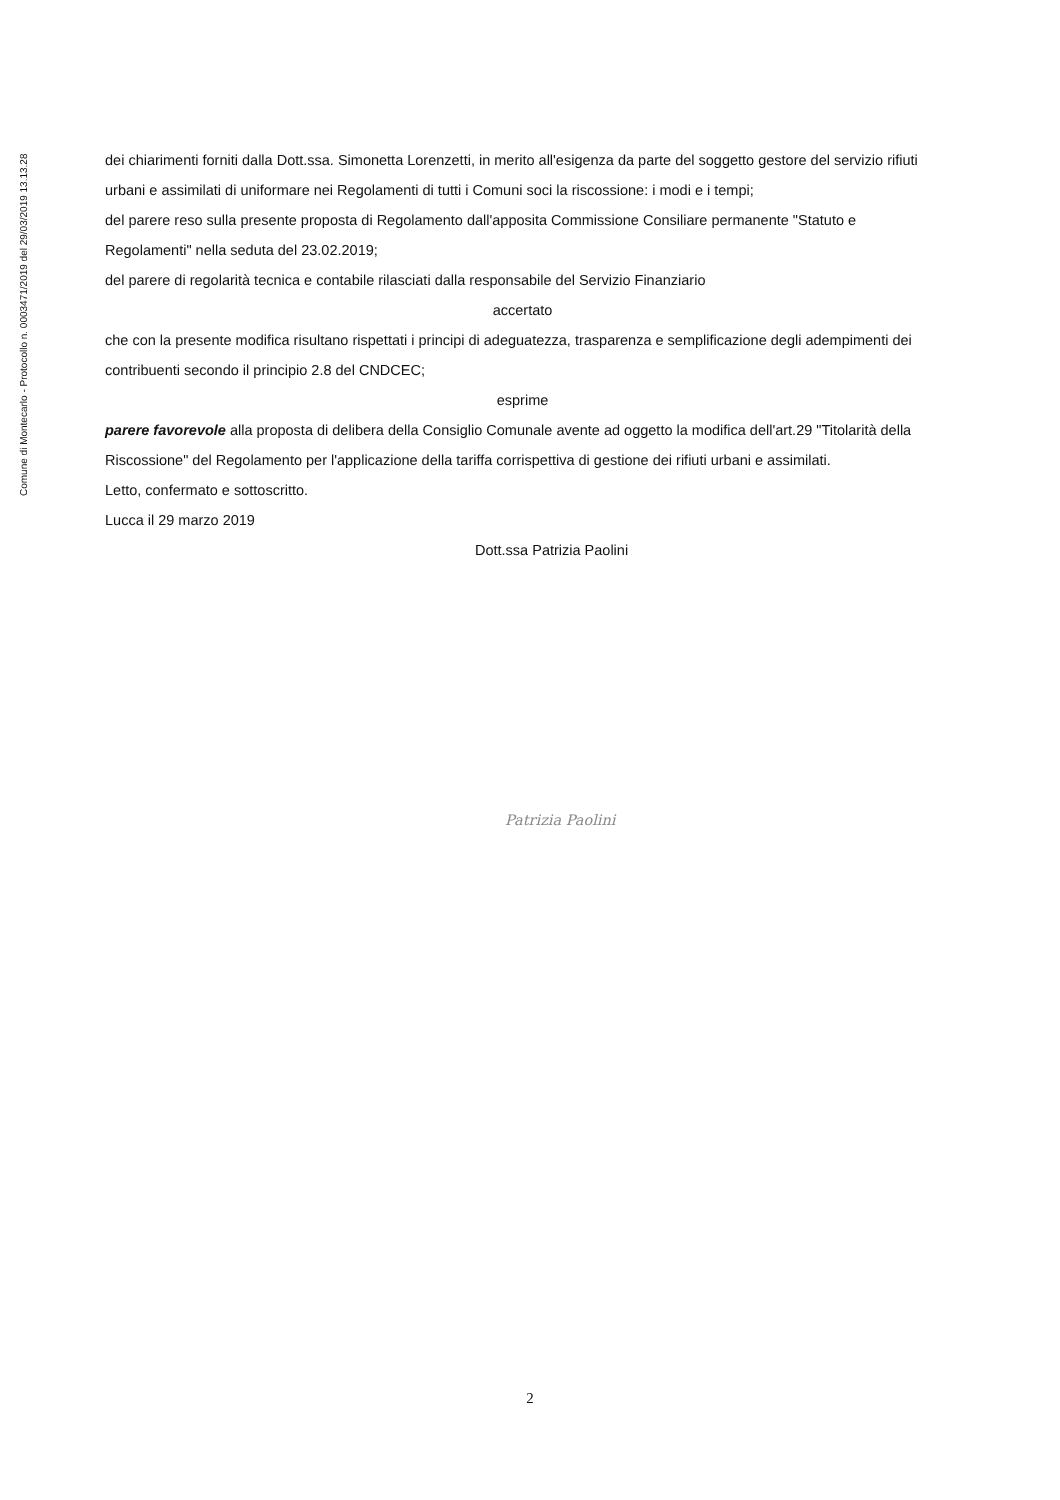Comune di Montecarlo - Protocollo n. 0003471/2019 del 29/03/2019 13.13.28
dei chiarimenti forniti dalla Dott.ssa. Simonetta Lorenzetti, in merito all'esigenza da parte del soggetto gestore del servizio rifiuti urbani e assimilati di uniformare nei Regolamenti di tutti i Comuni soci la riscossione: i modi e i tempi;
del parere reso sulla presente proposta di Regolamento dall'apposita Commissione Consiliare permanente "Statuto e Regolamenti" nella seduta del 23.02.2019;
del parere di regolarità tecnica e contabile rilasciati dalla responsabile del Servizio Finanziario
accertato
che con la presente modifica risultano rispettati i principi di adeguatezza, trasparenza e semplificazione degli adempimenti dei contribuenti secondo il principio 2.8 del CNDCEC;
esprime
parere favorevole alla proposta di delibera della Consiglio Comunale avente ad oggetto la modifica dell'art.29 "Titolarità della Riscossione" del Regolamento per l'applicazione della tariffa corrispettiva di gestione dei rifiuti urbani e assimilati.
Letto, confermato e sottoscritto.
Lucca il 29 marzo 2019
Dott.ssa Patrizia Paolini
Patrizia Paolini
2